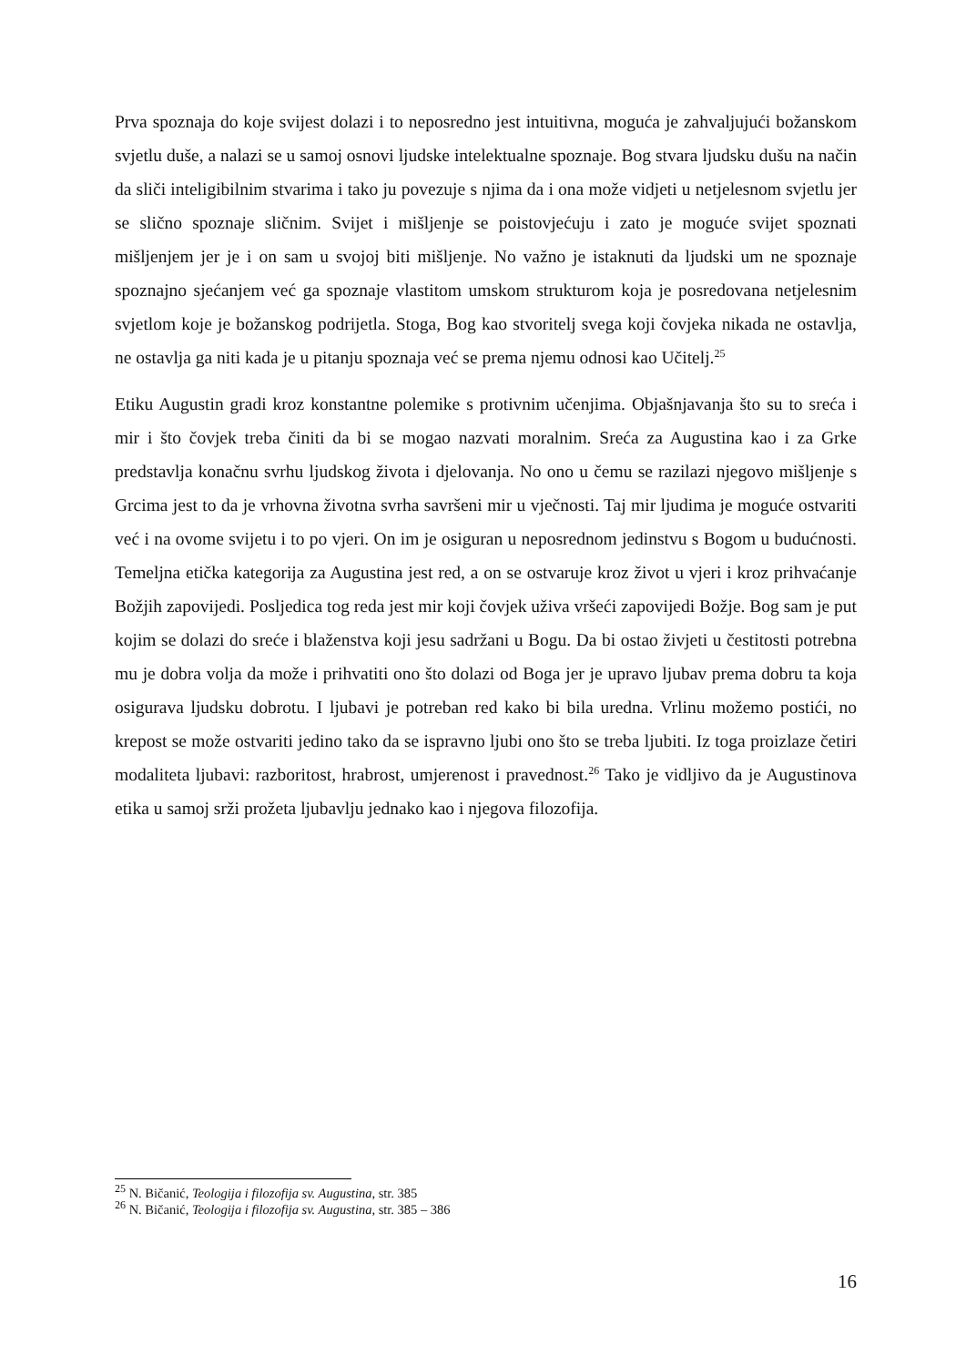Prva spoznaja do koje svijest dolazi i to neposredno jest intuitivna, moguća je zahvaljujući božanskom svjetlu duše, a nalazi se u samoj osnovi ljudske intelektualne spoznaje. Bog stvara ljudsku dušu na način da sliči inteligibilnim stvarima i tako ju povezuje s njima da i ona može vidjeti u netjelesnom svjetlu jer se slično spoznaje sličnim. Svijet i mišljenje se poistovjećuju i zato je moguće svijet spoznati mišljenjem jer je i on sam u svojoj biti mišljenje. No važno je istaknuti da ljudski um ne spoznaje spoznajno sjećanjem već ga spoznaje vlastitom umskom strukturom koja je posredovana netjelesnim svjetlom koje je božanskog podrijetla. Stoga, Bog kao stvoritelj svega koji čovjeka nikada ne ostavlja, ne ostavlja ga niti kada je u pitanju spoznaja već se prema njemu odnosi kao Učitelj.<sup>25</sup>
Etiku Augustin gradi kroz konstantne polemike s protivnim učenjima. Objašnjavanja što su to sreća i mir i što čovjek treba činiti da bi se mogao nazvati moralnim. Sreća za Augustina kao i za Grke predstavlja konačnu svrhu ljudskog života i djelovanja. No ono u čemu se razilazi njegovo mišljenje s Grcima jest to da je vrhovna životna svrha savršeni mir u vječnosti. Taj mir ljudima je moguće ostvariti već i na ovome svijetu i to po vjeri. On im je osiguran u neposrednom jedinstvu s Bogom u budućnosti. Temeljna etička kategorija za Augustina jest red, a on se ostvaruje kroz život u vjeri i kroz prihvaćanje Božjih zapovijedi. Posljedica tog reda jest mir koji čovjek uživa vršeći zapovijedi Božje. Bog sam je put kojim se dolazi do sreće i blaženstva koji jesu sadržani u Bogu. Da bi ostao živjeti u čestitosti potrebna mu je dobra volja da može i prihvatiti ono što dolazi od Boga jer je upravo ljubav prema dobru ta koja osigurava ljudsku dobrotu. I ljubavi je potreban red kako bi bila uredna. Vrlinu možemo postići, no krepost se može ostvariti jedino tako da se ispravno ljubi ono što se treba ljubiti. Iz toga proizlaze četiri modaliteta ljubavi: razboritost, hrabrost, umjerenost i pravednost.<sup>26</sup> Tako je vidljivo da je Augustinova etika u samoj srži prožeta ljubavlju jednako kao i njegova filozofija.
<sup>25</sup> N. Bičanić, Teologija i filozofija sv. Augustina, str. 385
<sup>26</sup> N. Bičanić, Teologija i filozofija sv. Augustina, str. 385 – 386
16